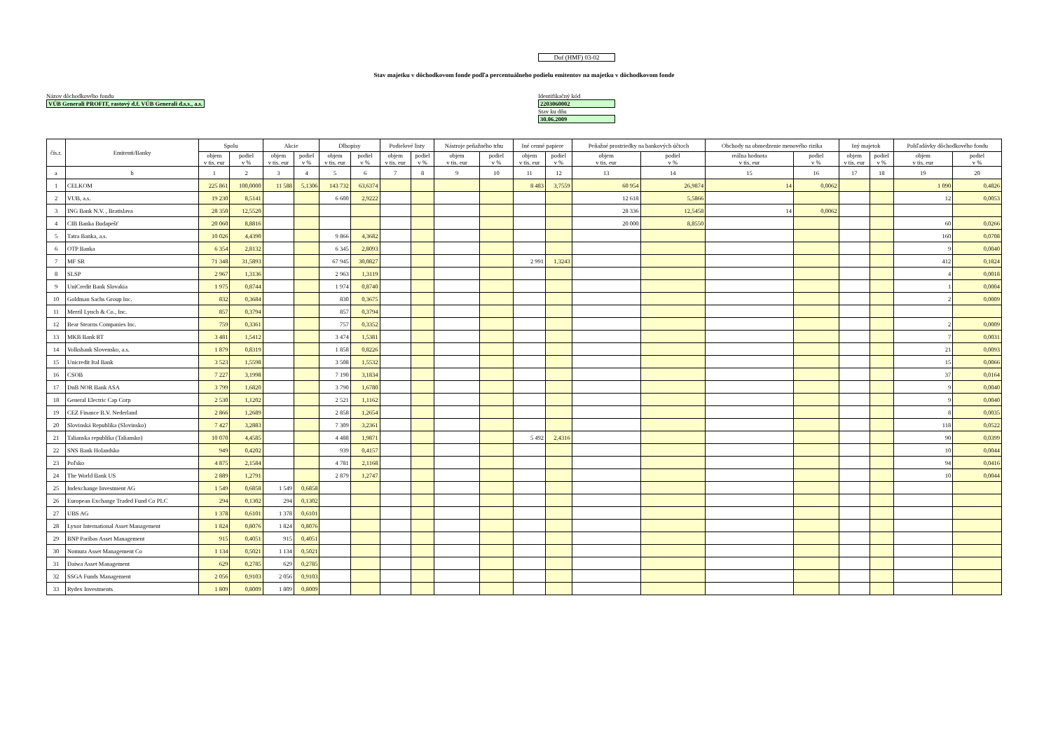Dof (HMF) 03-02
Stav majetku v dôchodkovom fonde podľa percentuálneho podielu emitentov na majetku v dôchodkovom fonde
Názov dôchodkového fondu
VÚB Generali PROFIT, rastový d.f. VÚB Generali d.s.s., a.s.
Identifikačný kód
2203060002
Stav ku dňu
30.06.2009
| čís.r. | Emitenti/Banky | Spolu | | Akcie | | Dlhopisy | | Podielové listy | | Nástroje peňažného trhu | | Iné cenné papiere | | Peňažné prostriedky na bankových účtoch | | Obchody na obmedzenie menového rizika | | Iný majetok | | Pohľadávky dôchodkového fondu | |
| --- | --- | --- | --- | --- | --- | --- | --- | --- | --- | --- | --- | --- | --- | --- | --- | --- | --- | --- | --- | --- | --- |
| | | objem v tis. eur | podiel v % | objem v tis. eur | podiel v % | objem v tis. eur | podiel v % | objem v tis. eur | podiel v % | objem v tis. eur | podiel v % | objem v tis. eur | podiel v % | objem v tis. eur | podiel v % | reálna hodnota v tis. eur | podiel v % | objem v tis. eur | podiel v % | objem v tis. eur | podiel v % |
| a | b | 1 | 2 | 3 | 4 | 5 | 6 | 7 | 8 | 9 | 10 | 11 | 12 | 13 | 14 | 15 | 16 | 17 | 18 | 19 | 20 |
| 1 | CELKOM | 225 861 | 100,0000 | 11 588 | 5,1306 | 143 732 | 63,6374 | | | | | 8 483 | 3,7559 | 60 954 | 26,9874 | 14 | 0,0062 | | | 1 090 | 0,4826 |
| 2 | VUB, a.s. | 19 230 | 8,5141 | | | 6 600 | 2,9222 | | | | | | | 12 618 | 5,5866 | | | | | 12 | 0,0053 |
| 3 | ING Bank N.V. , Bratislava | 28 350 | 12,5520 | | | | | | | | | | | 28 336 | 12,5458 | 14 | 0,0062 | | | | |
| 4 | CIB Banka Budapešť | 20 060 | 8,8816 | | | | | | | | | | | 20 000 | 8,8550 | | | | | 60 | 0,0266 |
| 5 | Tatra Banka, a.s. | 10 026 | 4,4390 | | | 9 866 | 4,3682 | | | | | | | | | | | | | 160 | 0,0708 |
| 6 | OTP Banka | 6 354 | 2,8132 | | | 6 345 | 2,8093 | | | | | | | | | | | | | 9 | 0,0040 |
| 7 | MF SR | 71 348 | 31,5893 | | | 67 945 | 30,0827 | | | | | 2 991 | 1,3243 | | | | | | | 412 | 0,1824 |
| 8 | SLSP | 2 967 | 1,3136 | | | 2 963 | 1,3119 | | | | | | | | | | | | | 4 | 0,0018 |
| 9 | UniCredit Bank Slovakia | 1 975 | 0,8744 | | | 1 974 | 0,8740 | | | | | | | | | | | | | 1 | 0,0004 |
| 10 | Goldman Sachs Group Inc. | 832 | 0,3684 | | | 830 | 0,3675 | | | | | | | | | | | | | 2 | 0,0009 |
| 11 | Merril Lynch & Co., Inc. | 857 | 0,3794 | | | 857 | 0,3794 | | | | | | | | | | | | | | |
| 12 | Bear Stearns Companies Inc. | 759 | 0,3361 | | | 757 | 0,3352 | | | | | | | | | | | | | 2 | 0,0009 |
| 13 | MKB Bank RT | 3 481 | 1,5412 | | | 3 474 | 1,5381 | | | | | | | | | | | | | 7 | 0,0031 |
| 14 | Volksbank Slovensko, a.s. | 1 879 | 0,8319 | | | 1 858 | 0,8226 | | | | | | | | | | | | | 21 | 0,0093 |
| 15 | Unicredit Ital Bank | 3 523 | 1,5598 | | | 3 508 | 1,5532 | | | | | | | | | | | | | 15 | 0,0066 |
| 16 | CSOB | 7 227 | 3,1998 | | | 7 190 | 3,1834 | | | | | | | | | | | | | 37 | 0,0164 |
| 17 | DnB NOR Bank ASA | 3 799 | 1,6820 | | | 3 790 | 1,6780 | | | | | | | | | | | | | 9 | 0,0040 |
| 18 | General Electric Cap Corp | 2 530 | 1,1202 | | | 2 521 | 1,1162 | | | | | | | | | | | | | 9 | 0,0040 |
| 19 | CEZ Finance B.V. Nederland | 2 866 | 1,2689 | | | 2 858 | 1,2654 | | | | | | | | | | | | | 8 | 0,0035 |
| 20 | Slovinská Republika (Slovinsko) | 7 427 | 3,2883 | | | 7 309 | 3,2361 | | | | | | | | | | | | | 118 | 0,0522 |
| 21 | Talianska republika (Taliansko) | 10 070 | 4,4585 | | | 4 488 | 1,9871 | | | | | 5 492 | 2,4316 | | | | | | | 90 | 0,0399 |
| 22 | SNS Bank Holandsko | 949 | 0,4202 | | | 939 | 0,4157 | | | | | | | | | | | | | 10 | 0,0044 |
| 23 | Poľsko | 4 875 | 2,1584 | | | 4 781 | 2,1168 | | | | | | | | | | | | | 94 | 0,0416 |
| 24 | The World Bank US | 2 889 | 1,2791 | | | 2 879 | 1,2747 | | | | | | | | | | | | | 10 | 0,0044 |
| 25 | Indexchange Investment AG | 1 549 | 0,6858 | 1 549 | 0,6858 | | | | | | | | | | | | | | | | |
| 26 | European Exchange Traded Fund Co PLC | 294 | 0,1302 | 294 | 0,1302 | | | | | | | | | | | | | | | | |
| 27 | UBS AG | 1 378 | 0,6101 | 1 378 | 0,6101 | | | | | | | | | | | | | | | | |
| 28 | Lyxor International Asset Management | 1 824 | 0,8076 | 1 824 | 0,8076 | | | | | | | | | | | | | | | | |
| 29 | BNP Paribas Asset Management | 915 | 0,4051 | 915 | 0,4051 | | | | | | | | | | | | | | | | |
| 30 | Nomura Asset Management Co | 1 134 | 0,5021 | 1 134 | 0,5021 | | | | | | | | | | | | | | | | |
| 31 | Daiwa Asset Management | 629 | 0,2785 | 629 | 0,2785 | | | | | | | | | | | | | | | | |
| 32 | SSGA Funds Management | 2 056 | 0,9103 | 2 056 | 0,9103 | | | | | | | | | | | | | | | | |
| 33 | Rydex Investments | 1 809 | 0,8009 | 1 809 | 0,8009 | | | | | | | | | | | | | | | | |